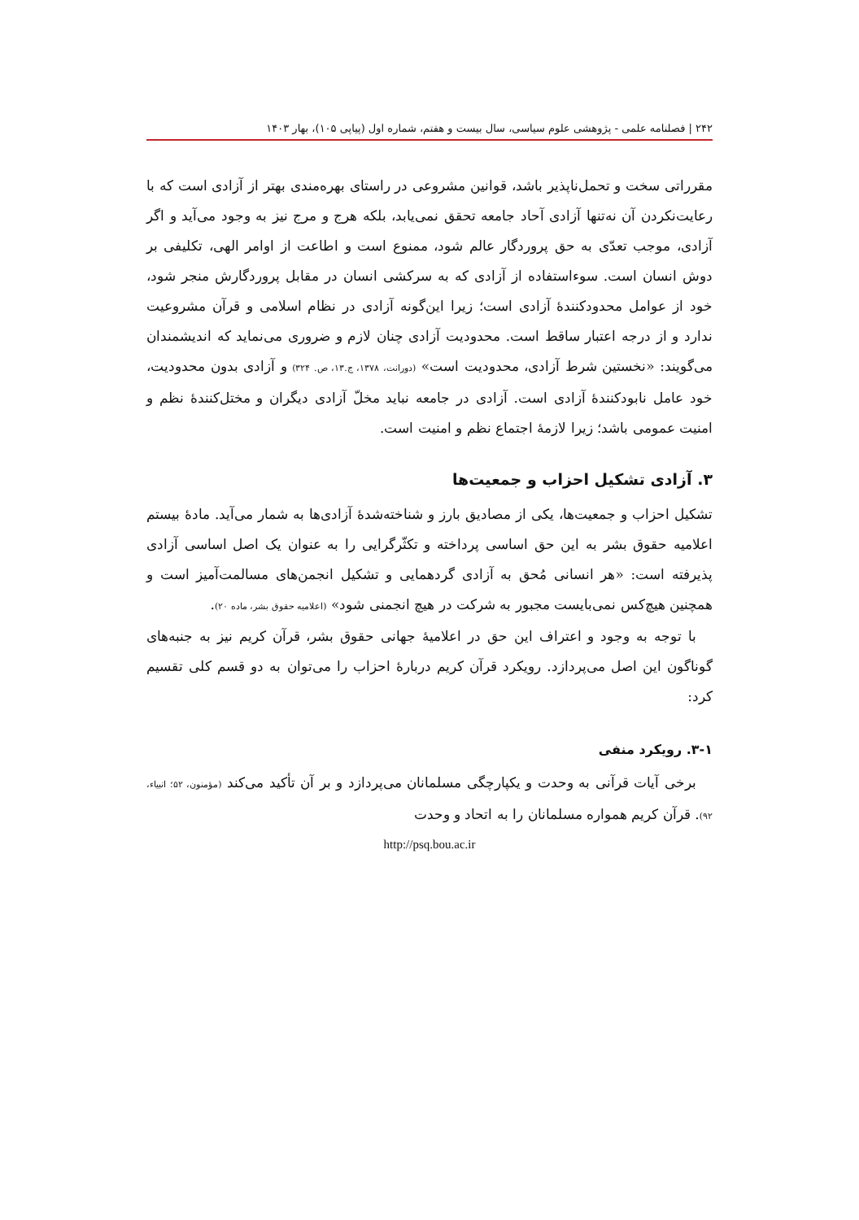۲۴۲ | فصلنامه علمی - پژوهشی علوم سیاسی، سال بیست و هفتم، شماره اول (پیاپی ۱۰۵)، بهار ۱۴۰۳
مقرراتی سخت و تحمل‌ناپذیر باشد، قوانین مشروعی در راستای بهره‌مندی بهتر از آزادی است که با رعایت‌نکردن آن نه‌تنها آزادی آحاد جامعه تحقق نمی‌یابد، بلکه هرج و مرج نیز به وجود می‌آید و اگر آزادی، موجب تعدّی به حق پروردگار عالم شود، ممنوع است و اطاعت از اوامر الهی، تکلیفی بر دوش انسان است. سوءاستفاده از آزادی که به سرکشی انسان در مقابل پروردگارش منجر شود، خود از عوامل محدودکنندهٔ آزادی است؛ زیرا این‌گونه آزادی در نظام اسلامی و قرآن مشروعیت ندارد و از درجه اعتبار ساقط است. محدودیت آزادی چنان لازم و ضروری می‌نماید که اندیشمندان می‌گویند: «نخستین شرط آزادی، محدودیت است» (دورانت، ۱۳۷۸، ج.۱۳، ص. ۳۲۴) و آزادی بدون محدودیت، خود عامل نابودکنندهٔ آزادی است. آزادی در جامعه نباید مخلّ آزادی دیگران و مختل‌کنندهٔ نظم و امنیت عمومی باشد؛ زیرا لازمهٔ اجتماع نظم و امنیت است.
۳. آزادی تشکیل احزاب و جمعیت‌ها
تشکیل احزاب و جمعیت‌ها، یکی از مصادیق بارز و شناخته‌شدهٔ آزادی‌ها به شمار می‌آید. مادهٔ بیستم اعلامیه حقوق بشر به این حق اساسی پرداخته و تکثّرگرایی را به عنوان یک اصل اساسی آزادی پذیرفته است: «هر انسانی مُحق به آزادی گردهمایی و تشکیل انجمن‌های مسالمت‌آمیز است و همچنین هیچ‌کس نمی‌بایست مجبور به شرکت در هیچ انجمنی شود» (اعلامیه حقوق بشر، ماده ۲۰).
با توجه به وجود و اعتراف این حق در اعلامیهٔ جهانی حقوق بشر، قرآن کریم نیز به جنبه‌های گوناگون این اصل می‌پردازد. رویکرد قرآن کریم دربارهٔ احزاب را می‌توان به دو قسم کلی تقسیم کرد:
۳-۱. رویکرد منفی
برخی آیات قرآنی به وحدت و یکپارچگی مسلمانان می‌پردازد و بر آن تأکید می‌کند (مؤمنون، ۵۲؛ انبیاء، ۹۲). قرآن کریم همواره مسلمانان را به اتحاد و وحدت
http://psq.bou.ac.ir